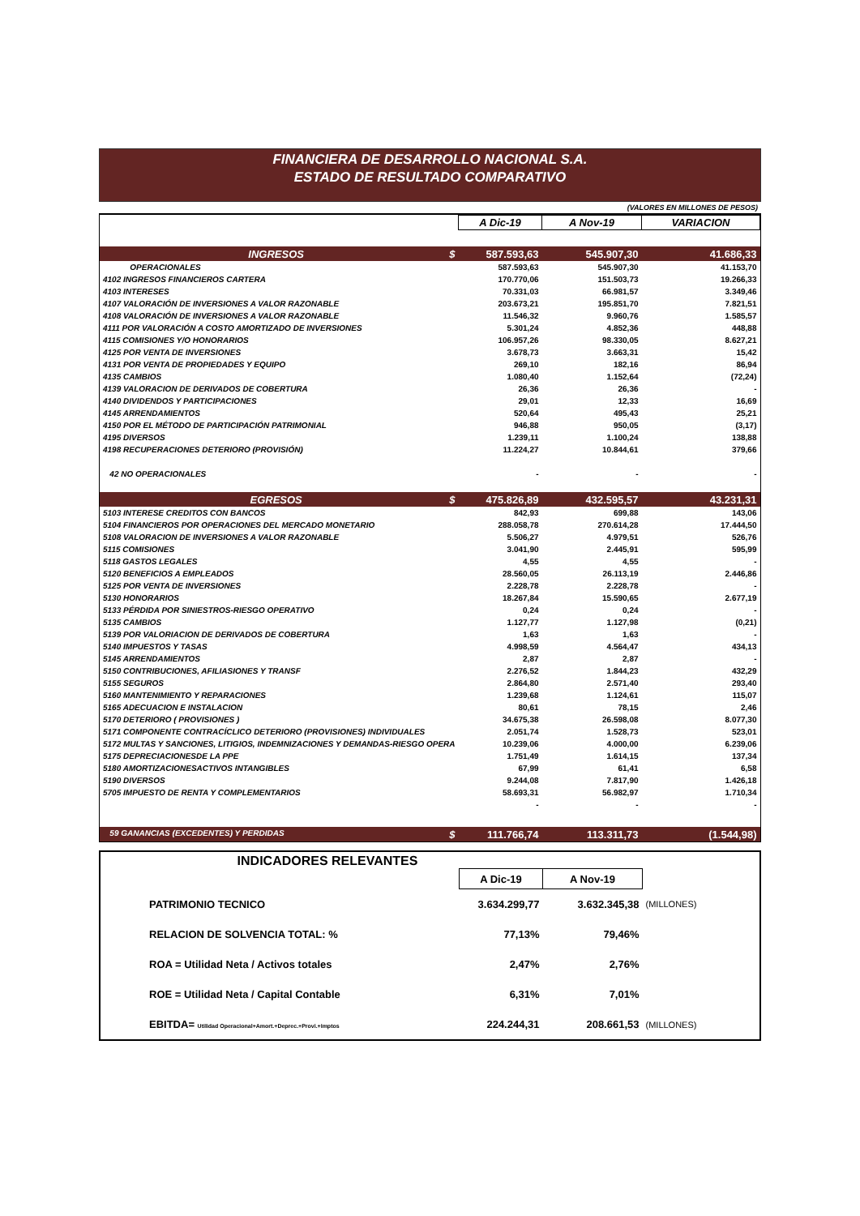FINANCIERA DE DESARROLLO NACIONAL S.A.
ESTADO DE RESULTADO COMPARATIVO
(VALORES EN MILLONES DE PESOS)
| | A Dic-19 | A Nov-19 | VARIACION |
| --- | --- | --- | --- |
| INGRESOS $ | 587.593,63 | 545.907,30 | 41.686,33 |
| OPERACIONALES | 587.593,63 | 545.907,30 | 41.153,70 |
| 4102 INGRESOS FINANCIEROS CARTERA | 170.770,06 | 151.503,73 | 19.266,33 |
| 4103 INTERESES | 70.331,03 | 66.981,57 | 3.349,46 |
| 4107 VALORACIÓN DE INVERSIONES A VALOR RAZONABLE | 203.673,21 | 195.851,70 | 7.821,51 |
| 4108 VALORACIÓN DE INVERSIONES A VALOR RAZONABLE | 11.546,32 | 9.960,76 | 1.585,57 |
| 4111 POR VALORACIÓN A COSTO AMORTIZADO DE INVERSIONES | 5.301,24 | 4.852,36 | 448,88 |
| 4115 COMISIONES Y/O HONORARIOS | 106.957,26 | 98.330,05 | 8.627,21 |
| 4125 POR VENTA DE INVERSIONES | 3.678,73 | 3.663,31 | 15,42 |
| 4131 POR VENTA DE PROPIEDADES Y EQUIPO | 269,10 | 182,16 | 86,94 |
| 4135 CAMBIOS | 1.080,40 | 1.152,64 | (72,24) |
| 4139 VALORACION DE DERIVADOS DE COBERTURA | 26,36 | 26,36 | - |
| 4140 DIVIDENDOS Y PARTICIPACIONES | 29,01 | 12,33 | 16,69 |
| 4145 ARRENDAMIENTOS | 520,64 | 495,43 | 25,21 |
| 4150 POR EL MÉTODO DE PARTICIPACIÓN PATRIMONIAL | 946,88 | 950,05 | (3,17) |
| 4195 DIVERSOS | 1.239,11 | 1.100,24 | 138,88 |
| 4198 RECUPERACIONES DETERIORO (PROVISIÓN) | 11.224,27 | 10.844,61 | 379,66 |
| 42 NO OPERACIONALES | - | - | - |
| EGRESOS $ | 475.826,89 | 432.595,57 | 43.231,31 |
| 5103 INTERESE CREDITOS CON BANCOS | 842,93 | 699,88 | 143,06 |
| 5104 FINANCIEROS POR OPERACIONES DEL MERCADO MONETARIO | 288.058,78 | 270.614,28 | 17.444,50 |
| 5108 VALORACION DE INVERSIONES A VALOR RAZONABLE | 5.506,27 | 4.979,51 | 526,76 |
| 5115 COMISIONES | 3.041,90 | 2.445,91 | 595,99 |
| 5118 GASTOS LEGALES | 4,55 | 4,55 | - |
| 5120 BENEFICIOS A EMPLEADOS | 28.560,05 | 26.113,19 | 2.446,86 |
| 5125 POR VENTA DE INVERSIONES | 2.228,78 | 2.228,78 | - |
| 5130 HONORARIOS | 18.267,84 | 15.590,65 | 2.677,19 |
| 5133 PÉRDIDA POR SINIESTROS-RIESGO OPERATIVO | 0,24 | 0,24 | - |
| 5135 CAMBIOS | 1.127,77 | 1.127,98 | (0,21) |
| 5139 POR VALORIACION DE DERIVADOS DE COBERTURA | 1,63 | 1,63 | - |
| 5140 IMPUESTOS Y TASAS | 4.998,59 | 4.564,47 | 434,13 |
| 5145 ARRENDAMIENTOS | 2,87 | 2,87 | - |
| 5150 CONTRIBUCIONES, AFILIASIONES Y TRANSF | 2.276,52 | 1.844,23 | 432,29 |
| 5155 SEGUROS | 2.864,80 | 2.571,40 | 293,40 |
| 5160 MANTENIMIENTO Y REPARACIONES | 1.239,68 | 1.124,61 | 115,07 |
| 5165 ADECUACION E INSTALACION | 80,61 | 78,15 | 2,46 |
| 5170 DETERIORO ( PROVISIONES ) | 34.675,38 | 26.598,08 | 8.077,30 |
| 5171 COMPONENTE CONTRACÍCLICO DETERIORO (PROVISIONES) INDIVIDUALES | 2.051,74 | 1.528,73 | 523,01 |
| 5172 MULTAS Y SANCIONES, LITIGIOS, INDEMNIZACIONES Y DEMANDAS-RIESGO OPERA | 10.239,06 | 4.000,00 | 6.239,06 |
| 5175 DEPRECIACIONESDE LA PPE | 1.751,49 | 1.614,15 | 137,34 |
| 5180 AMORTIZACIONESACTIVOS INTANGIBLES | 67,99 | 61,41 | 6,58 |
| 5190 DIVERSOS | 9.244,08 | 7.817,90 | 1.426,18 |
| 5705 IMPUESTO DE RENTA Y COMPLEMENTARIOS | 58.693,31 | 56.982,97 | 1.710,34 |
| | - | - | - |
| 59 GANANCIAS (EXCEDENTES) Y PERDIDAS $ | 111.766,74 | 113.311,73 | (1.544,98) |
INDICADORES RELEVANTES
| | A Dic-19 | A Nov-19 | |
| --- | --- | --- | --- |
| PATRIMONIO TECNICO | 3.634.299,77 | 3.632.345,38 | (MILLONES) |
| RELACION DE SOLVENCIA TOTAL: % | 77,13% | 79,46% | |
| ROA = Utilidad Neta / Activos totales | 2,47% | 2,76% | |
| ROE = Utilidad Neta / Capital Contable | 6,31% | 7,01% | |
| EBITDA= Utilidad Operacional+Amort.+Deprec.+Provi.+Imptos | 224.244,31 | 208.661,53 | (MILLONES) |